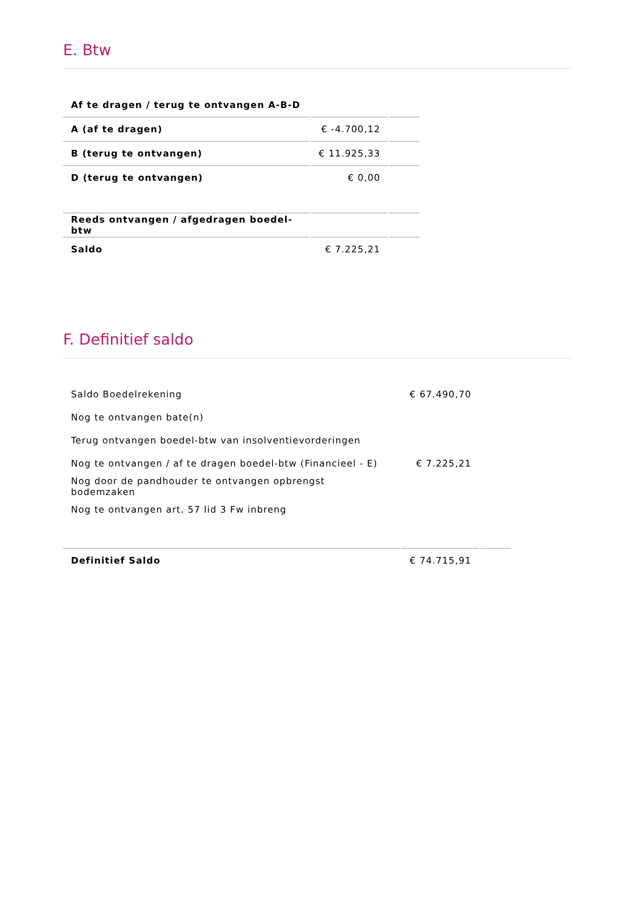E. Btw
| Af te dragen / terug te ontvangen A-B-D | | |
| A (af te dragen) | € -4.700,12 | |
| B (terug te ontvangen) | € 11.925,33 | |
| D (terug te ontvangen) | € 0,00 | |
| Reeds ontvangen / afgedragen boedel-btw | | |
| Saldo | € 7.225,21 | |
F. Definitief saldo
| Saldo Boedelrekening | € 67.490,70 | |
| Nog te ontvangen bate(n) | | |
| Terug ontvangen boedel-btw van insolventievorderingen | | |
| Nog te ontvangen / af te dragen boedel-btw (Financieel - E) | € 7.225,21 | |
| Nog door de pandhouder te ontvangen opbrengst bodemzaken | | |
| Nog te ontvangen art. 57 lid 3 Fw inbreng | | |
| Definitief Saldo | € 74.715,91 | |